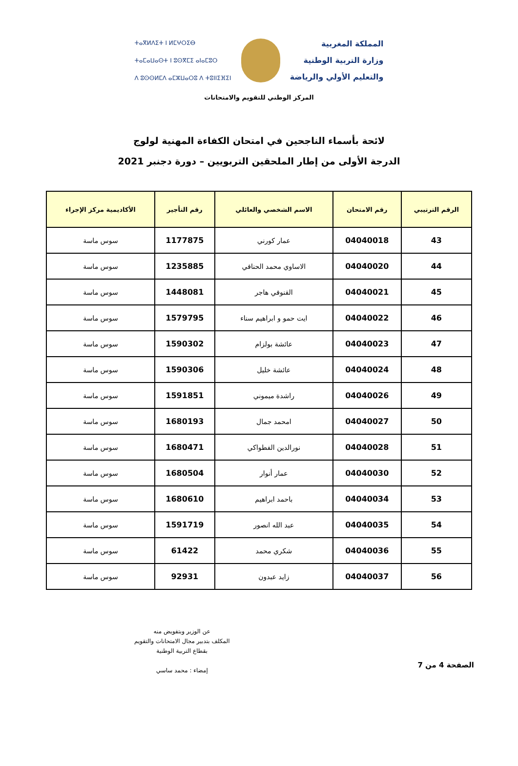المملكة المغربية
وزارة التربية الوطنية
والتعليم الأولي والرياضة
ⵜⴰⴳⵍⴷⵉⵜ ⵏ ⵍⵎⵖⵔⵉⴱ
ⵜⴰⵎⴰⵡⴰⵙⵜ ⵏ ⵓⵙⴳⵎⵉ ⴰⵏⴰⵎⵓⵔ
ⴷ ⵓⵙⵙⵍⵎⴷ ⴰⵎⵣⵡⴰⵔⵓ ⴷ ⵜⵓⵏⵏⵉⴼⵉⵏ
المركز الوطني للتقويم والامتحانات
لائحة بأسماء الناجحين في امتحان الكفاءة المهنية لولوج
الدرجة الأولى من إطار الملحقين التربويين – دورة دجنبر 2021
| الرقم الترتيبي | رقم الامتحان | الاسم الشخصي والعائلي | رقم التأجير | الأكاديمية مركز الإجراء |
| --- | --- | --- | --- | --- |
| 43 | 04040018 | عمار كورني | 1177875 | سوس ماسة |
| 44 | 04040020 | الاساوي محمد الحنافي | 1235885 | سوس ماسة |
| 45 | 04040021 | القنوفي هاجر | 1448081 | سوس ماسة |
| 46 | 04040022 | ايت حمو و ابراهيم سناء | 1579795 | سوس ماسة |
| 47 | 04040023 | عائشة بولزام | 1590302 | سوس ماسة |
| 48 | 04040024 | عائشة خليل | 1590306 | سوس ماسة |
| 49 | 04040026 | راشدة ميموني | 1591851 | سوس ماسة |
| 50 | 04040027 | امحمد جمال | 1680193 | سوس ماسة |
| 51 | 04040028 | نورالدين الفطواكي | 1680471 | سوس ماسة |
| 52 | 04040030 | عمار أنوار | 1680504 | سوس ماسة |
| 53 | 04040034 | باحمد ابراهيم | 1680610 | سوس ماسة |
| 54 | 04040035 | عبد الله انصور | 1591719 | سوس ماسة |
| 55 | 04040036 | شكري محمد | 61422 | سوس ماسة |
| 56 | 04040037 | زايد عبدون | 92931 | سوس ماسة |
الصفحة 4 من 7
عن الوزير وبتفويض منه
المكلف بتدبير مجال الامتحانات والتقويم
بقطاع التربية الوطنية
إمضاء : محمد ساسي